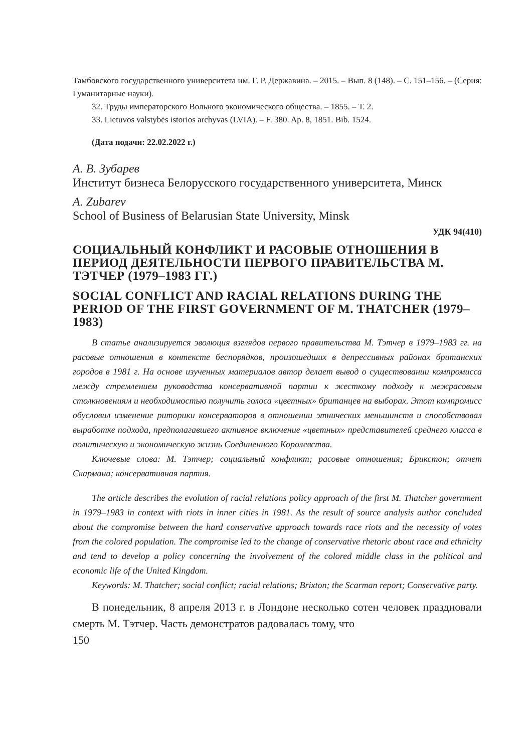Тамбовского государственного университета им. Г. Р. Державина. – 2015. – Вып. 8 (148). – С. 151–156. – (Серия: Гуманитарные науки).
32. Труды императорского Вольного экономического общества. – 1855. – Т. 2.
33. Lietuvos valstybės istorios archyvas (LVIA). – F. 380. Ap. 8, 1851. Bib. 1524.
(Дата подачи: 22.02.2022 г.)
А. В. Зубарев
Институт бизнеса Белорусского государственного университета, Минск
A. Zubarev
School of Business of Belarusian State University, Minsk
УДК 94(410)
СОЦИАЛЬНЫЙ КОНФЛИКТ И РАСОВЫЕ ОТНОШЕНИЯ В ПЕРИОД ДЕЯТЕЛЬНОСТИ ПЕРВОГО ПРАВИТЕЛЬСТВА М. ТЭТЧЕР (1979–1983 ГГ.)
SOCIAL CONFLICT AND RACIAL RELATIONS DURING THE PERIOD OF THE FIRST GOVERNMENT OF M. THATCHER (1979–1983)
В статье анализируется эволюция взглядов первого правительства М. Тэтчер в 1979–1983 гг. на расовые отношения в контексте беспорядков, произошедших в депрессивных районах британских городов в 1981 г. На основе изученных материалов автор делает вывод о существовании компромисса между стремлением руководства консервативной партии к жесткому подходу к межрасовым столкновениям и необходимостью получить голоса «цветных» британцев на выборах. Этот компромисс обусловил изменение риторики консерваторов в отношении этнических меньшинств и способствовал выработке подхода, предполагавшего активное включение «цветных» представителей среднего класса в политическую и экономическую жизнь Соединенного Королевства.
Ключевые слова: М. Тэтчер; социальный конфликт; расовые отношения; Брикстон; отчет Скармана; консервативная партия.
The article describes the evolution of racial relations policy approach of the first M. Thatcher government in 1979–1983 in context with riots in inner cities in 1981. As the result of source analysis author concluded about the compromise between the hard conservative approach towards race riots and the necessity of votes from the colored population. The compromise led to the change of conservative rhetoric about race and ethnicity and tend to develop a policy concerning the involvement of the colored middle class in the political and economic life of the United Kingdom.
Keywords: M. Thatcher; social conflict; racial relations; Brixton; the Scarman report; Conservative party.
В понедельник, 8 апреля 2013 г. в Лондоне несколько сотен человек праздновали смерть М. Тэтчер. Часть демонстратов радовалась тому, что
150